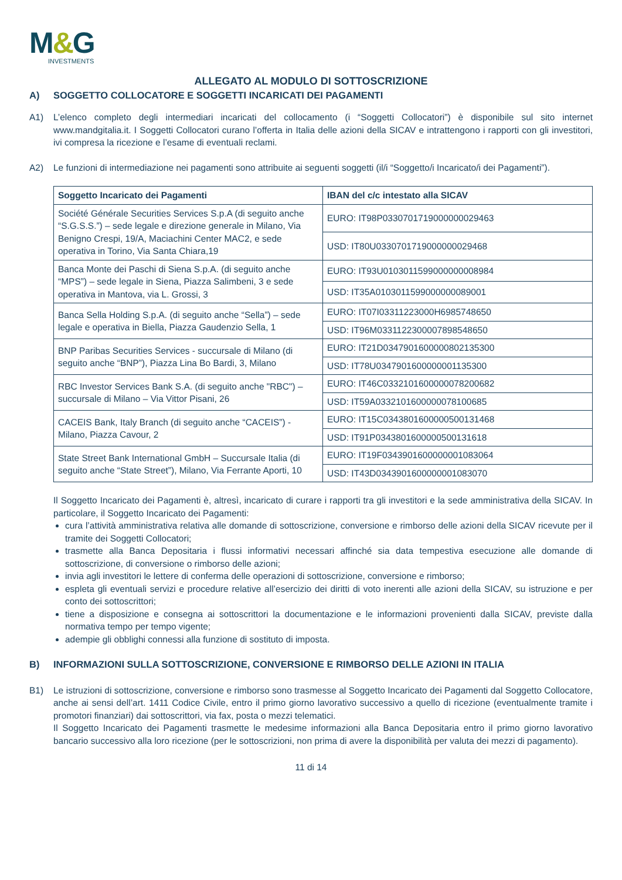M&G
INVESTMENTS
ALLEGATO AL MODULO DI SOTTOSCRIZIONE
A) SOGGETTO COLLOCATORE E SOGGETTI INCARICATI DEI PAGAMENTI
A1) L’elenco completo degli intermediari incaricati del collocamento (i “Soggetti Collocatori”) è disponibile sul sito internet www.mandgitalia.it. I Soggetti Collocatori curano l’offerta in Italia delle azioni della SICAV e intrattengono i rapporti con gli investitori, ivi compresa la ricezione e l’esame di eventuali reclami.
A2) Le funzioni di intermediazione nei pagamenti sono attribuite ai seguenti soggetti (il/i “Soggetto/i Incaricato/i dei Pagamenti”).
| Soggetto Incaricato dei Pagamenti | IBAN del c/c intestato alla SICAV |
| --- | --- |
| Société Générale Securities Services S.p.A (di seguito anche “S.G.S.S.”) – sede legale e direzione generale in Milano, Via Benigno Crespi, 19/A, Maciachini Center MAC2, e sede operativa in Torino, Via Santa Chiara,19 | EURO: IT98P0330701719000000029463 |
| | USD: IT80U0330701719000000029468 |
| Banca Monte dei Paschi di Siena S.p.A. (di seguito anche “MPS”) – sede legale in Siena, Piazza Salimbeni, 3 e sede operativa in Mantova, via L. Grossi, 3 | EURO: IT93U0103011599000000008984 |
| | USD: IT35A0103011599000000089001 |
| Banca Sella Holding S.p.A. (di seguito anche “Sella”) – sede legale e operativa in Biella, Piazza Gaudenzio Sella, 1 | EURO: IT07I03311223000H6985748650 |
| | USD: IT96M0331122300007898548650 |
| BNP Paribas Securities Services - succursale di Milano (di seguito anche “BNP”), Piazza Lina Bo Bardi, 3, Milano | EURO: IT21D0347901600000802135300 |
| | USD: IT78U0347901600000001135300 |
| RBC Investor Services Bank S.A. (di seguito anche "RBC") – succursale di Milano – Via Vittor Pisani, 26 | EURO: IT46C0332101600000078200682 |
| | USD: IT59A0332101600000078100685 |
| CACEIS Bank, Italy Branch (di seguito anche “CACEIS”) - Milano, Piazza Cavour, 2 | EURO: IT15C0343801600000500131468 |
| | USD: IT91P0343801600000500131618 |
| State Street Bank International GmbH – Succursale Italia (di seguito anche “State Street”), Milano, Via Ferrante Aporti, 10 | EURO: IT19F0343901600000001083064 |
| | USD: IT43D0343901600000001083070 |
Il Soggetto Incaricato dei Pagamenti è, altresì, incaricato di curare i rapporti tra gli investitori e la sede amministrativa della SICAV. In particolare, il Soggetto Incaricato dei Pagamenti:
cura l’attività amministrativa relativa alle domande di sottoscrizione, conversione e rimborso delle azioni della SICAV ricevute per il tramite dei Soggetti Collocatori;
trasmette alla Banca Depositaria i flussi informativi necessari affinché sia data tempestiva esecuzione alle domande di sottoscrizione, di conversione o rimborso delle azioni;
invia agli investitori le lettere di conferma delle operazioni di sottoscrizione, conversione e rimborso;
espleta gli eventuali servizi e procedure relative all’esercizio dei diritti di voto inerenti alle azioni della SICAV, su istruzione e per conto dei sottoscrittori;
tiene a disposizione e consegna ai sottoscrittori la documentazione e le informazioni provenienti dalla SICAV, previste dalla normativa tempo per tempo vigente;
adempie gli obblighi connessi alla funzione di sostituto di imposta.
B) INFORMAZIONI SULLA SOTTOSCRIZIONE, CONVERSIONE E RIMBORSO DELLE AZIONI IN ITALIA
B1) Le istruzioni di sottoscrizione, conversione e rimborso sono trasmesse al Soggetto Incaricato dei Pagamenti dal Soggetto Collocatore, anche ai sensi dell’art. 1411 Codice Civile, entro il primo giorno lavorativo successivo a quello di ricezione (eventualmente tramite i promotori finanziari) dai sottoscrittori, via fax, posta o mezzi telematici.
Il Soggetto Incaricato dei Pagamenti trasmette le medesime informazioni alla Banca Depositaria entro il primo giorno lavorativo bancario successivo alla loro ricezione (per le sottoscrizioni, non prima di avere la disponibilità per valuta dei mezzi di pagamento).
11 di 14